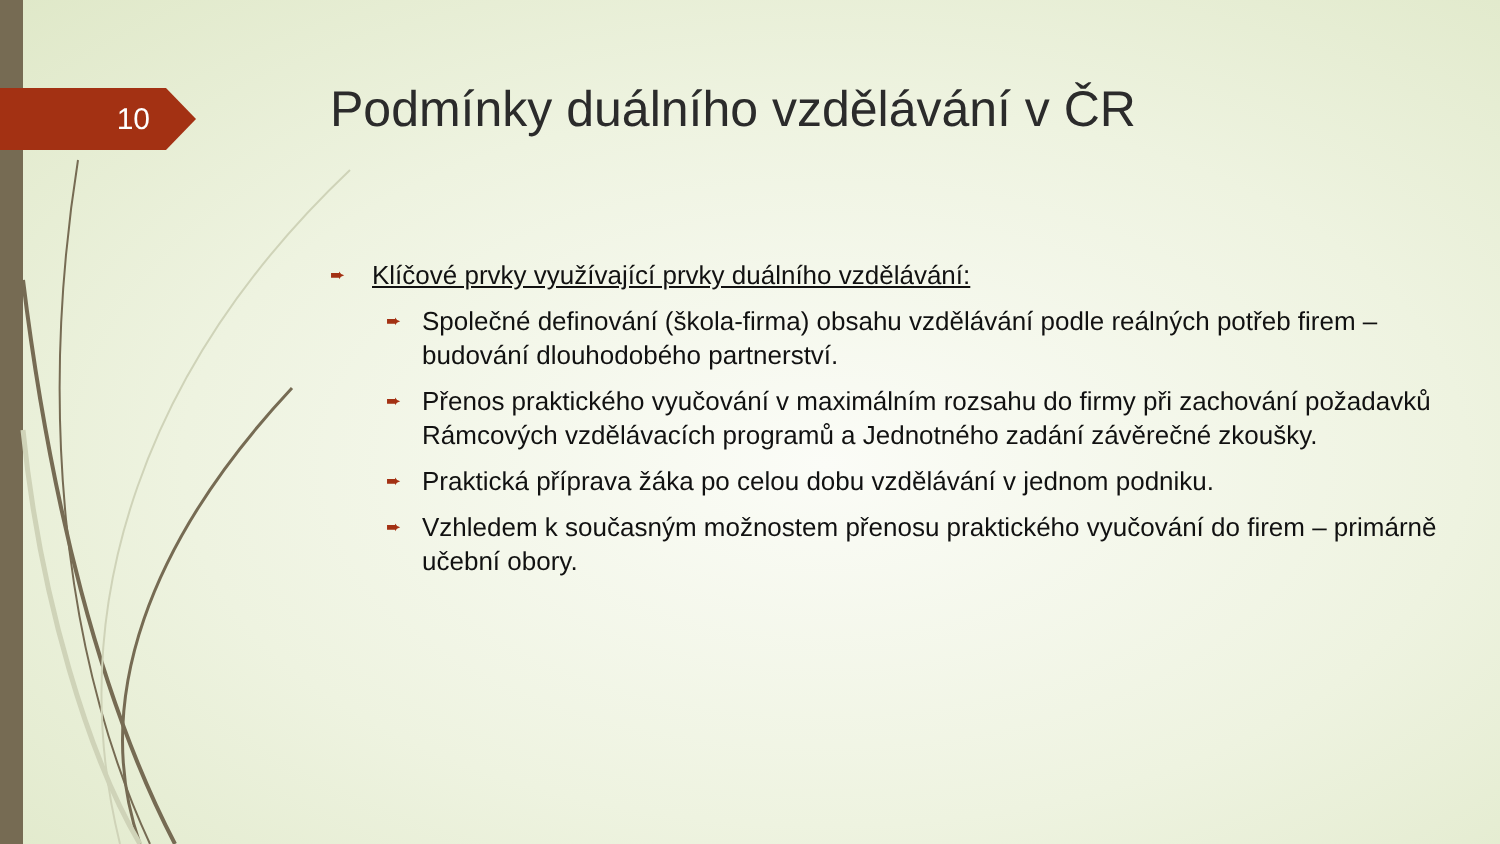10
Podmínky duálního vzdělávání v ČR
➨ Klíčové prvky využívající prvky duálního vzdělávání:
➨ Společné definování (škola-firma) obsahu vzdělávání podle reálných potřeb firem – budování dlouhodobého partnerství.
➨ Přenos praktického vyučování v maximálním rozsahu do firmy při zachování požadavků Rámcových vzdělávacích programů a Jednotného zadání závěrečné zkoušky.
➨ Praktická příprava žáka po celou dobu vzdělávání v jednom podniku.
➨ Vzhledem k současným možnostem přenosu praktického vyučování do firem – primárně učební obory.